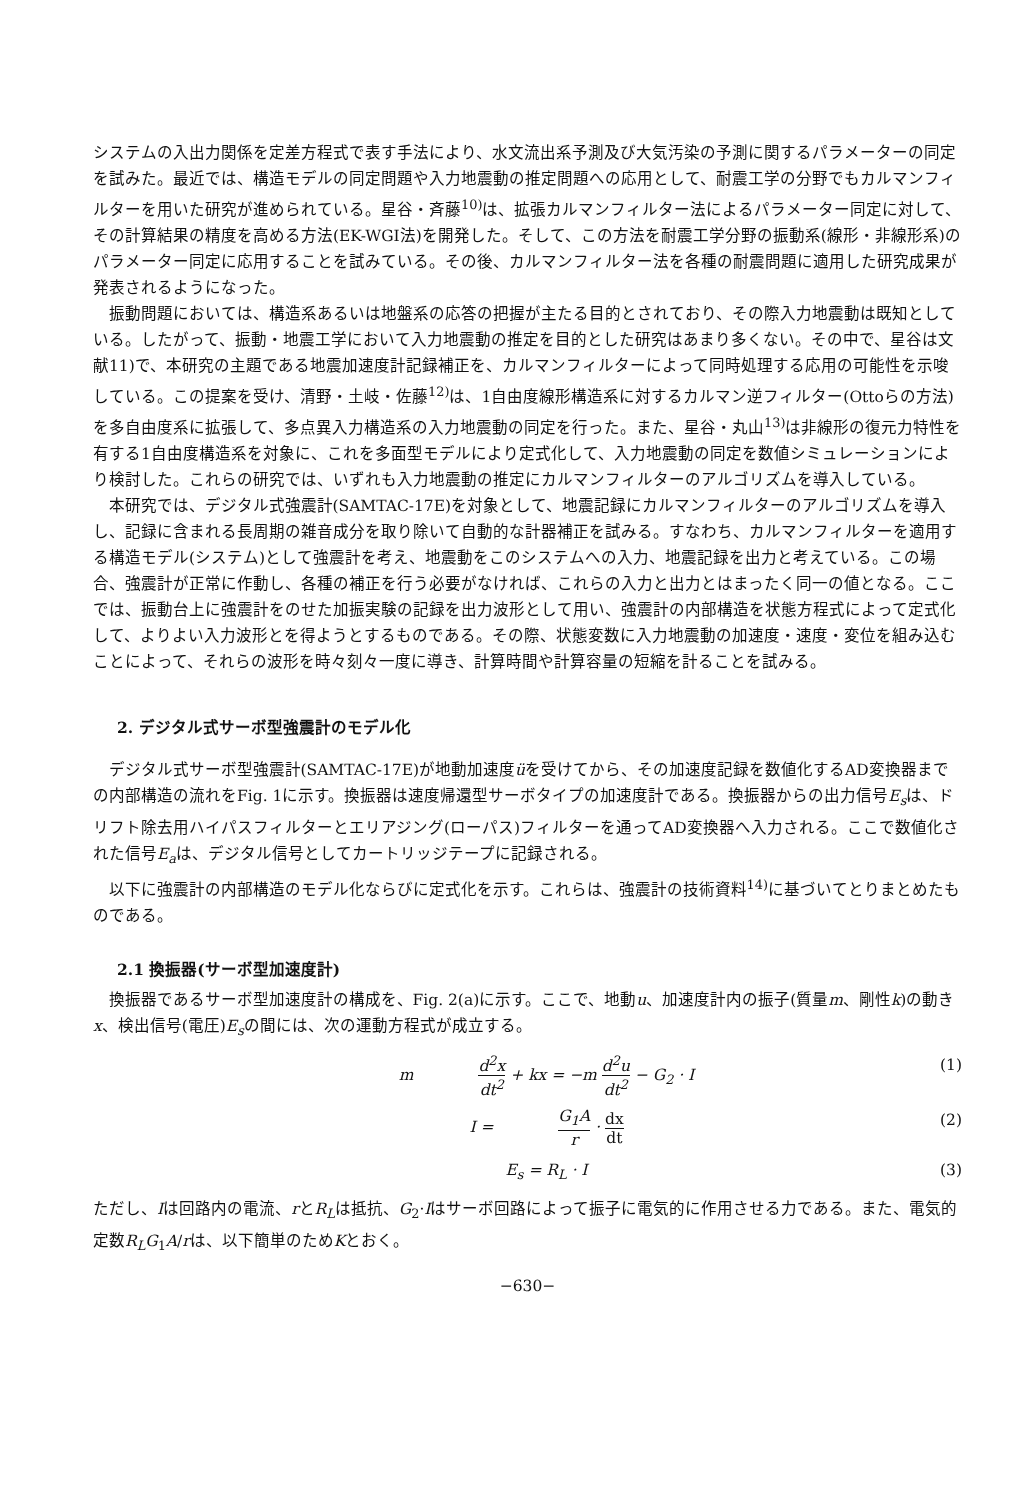システムの入出力関係を定差方程式で表す手法により、水文流出系予測及び大気汚染の予測に関するパラメーターの同定を試みた。最近では、構造モデルの同定問題や入力地震動の推定問題への応用として、耐震工学の分野でもカルマンフィルターを用いた研究が進められている。星谷・斉藤<sup>10)</sup>は、拡張カルマンフィルター法によるパラメーター同定に対して、その計算結果の精度を高める方法(EK-WGI法)を開発した。そして、この方法を耐震工学分野の振動系(線形・非線形系)のパラメーター同定に応用することを試みている。その後、カルマンフィルター法を各種の耐震問題に適用した研究成果が発表されるようになった。
振動問題においては、構造系あるいは地盤系の応答の把握が主たる目的とされており、その際入力地震動は既知としている。したがって、振動・地震工学において入力地震動の推定を目的とした研究はあまり多くない。その中で、星谷は文献11)で、本研究の主題である地震加速度計記録補正を、カルマンフィルターによって同時処理する応用の可能性を示唆している。この提案を受け、清野・土岐・佐藤<sup>12)</sup>は、1自由度線形構造系に対するカルマン逆フィルター(Ottoらの方法)を多自由度系に拡張して、多点異入力構造系の入力地震動の同定を行った。また、星谷・丸山<sup>13)</sup>は非線形の復元力特性を有する1自由度構造系を対象に、これを多面型モデルにより定式化して、入力地震動の同定を数値シミュレーションにより検討した。これらの研究では、いずれも入力地震動の推定にカルマンフィルターのアルゴリズムを導入している。
本研究では、デジタル式強震計(SAMTAC-17E)を対象として、地震記録にカルマンフィルターのアルゴリズムを導入し、記録に含まれる長周期の雑音成分を取り除いて自動的な計器補正を試みる。すなわち、カルマンフィルターを適用する構造モデル(システム)として強震計を考え、地震動をこのシステムへの入力、地震記録を出力と考えている。この場合、強震計が正常に作動し、各種の補正を行う必要がなければ、これらの入力と出力とはまったく同一の値となる。ここでは、振動台上に強震計をのせた加振実験の記録を出力波形として用い、強震計の内部構造を状態方程式によって定式化して、よりよい入力波形とを得ようとするものである。その際、状態変数に入力地震動の加速度・速度・変位を組み込むことによって、それらの波形を時々刻々一度に導き、計算時間や計算容量の短縮を計ることを試みる。
2. デジタル式サーボ型強震計のモデル化
デジタル式サーボ型強震計(SAMTAC-17E)が地動加速度üを受けてから、その加速度記録を数値化するAD変換器までの内部構造の流れをFig. 1に示す。換振器は速度帰還型サーボタイプの加速度計である。換振器からの出力信号E<sub>s</sub>は、ドリフト除去用ハイパスフィルターとエリアジング(ローパス)フィルターを通ってAD変換器へ入力される。ここで数値化された信号E<sub>a</sub>は、デジタル信号としてカートリッジテープに記録される。
以下に強震計の内部構造のモデル化ならびに定式化を示す。これらは、強震計の技術資料<sup>14)</sup>に基づいてとりまとめたものである。
2.1 換振器(サーボ型加速度計)
換振器であるサーボ型加速度計の構成を、Fig. 2(a)に示す。ここで、地動u、加速度計内の振子(質量m、剛性k)の動きx、検出信号(電圧)E<sub>s</sub>の間には、次の運動方程式が成立する。
m d<sup>2</sup>x dt<sup>2</sup> + kx = −m d<sup>2</sup>u dt<sup>2</sup> − G<sub>2</sub> · I (1)
I = G<sub>1</sub>A r · dx dt (2)
E<sub>s</sub> = R<sub>L</sub> · I (3)
ただし、Iは回路内の電流、rとR<sub>L</sub>は抵抗、G<sub>2</sub>·Iはサーボ回路によって振子に電気的に作用させる力である。また、電気的定数R<sub>L</sub>G<sub>1</sub>A/rは、以下簡単のためKとおく。
−630−